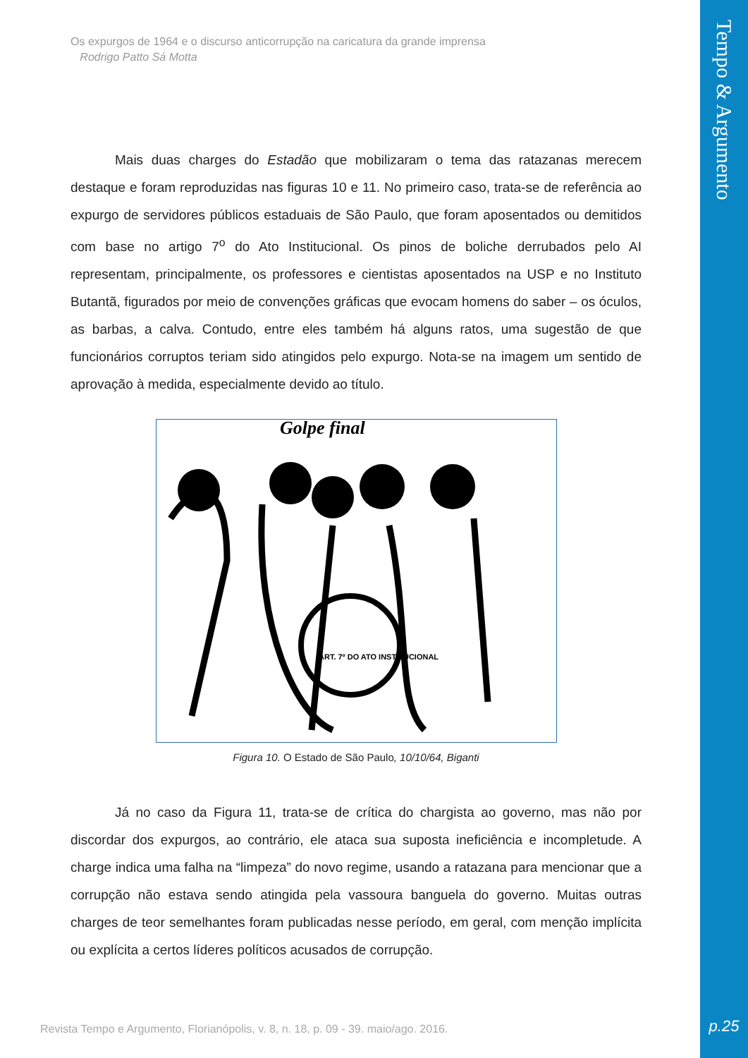Tempo & Argumento
p.25
Os expurgos de 1964 e o discurso anticorrupção na caricatura da grande imprensa
Rodrigo Patto Sá Motta
Mais duas charges do Estadão que mobilizaram o tema das ratazanas merecem destaque e foram reproduzidas nas figuras 10 e 11. No primeiro caso, trata-se de referência ao expurgo de servidores públicos estaduais de São Paulo, que foram aposentados ou demitidos com base no artigo 7<sup>o</sup> do Ato Institucional. Os pinos de boliche derrubados pelo AI representam, principalmente, os professores e cientistas aposentados na USP e no Instituto Butantã, figurados por meio de convenções gráficas que evocam homens do saber – os óculos, as barbas, a calva. Contudo, entre eles também há alguns ratos, uma sugestão de que funcionários corruptos teriam sido atingidos pelo expurgo. Nota-se na imagem um sentido de aprovação à medida, especialmente devido ao título.
Golpe final
ART. 7º DO ATO INSTITUCIONAL
Figura 10. O Estado de São Paulo, 10/10/64, Biganti
Já no caso da Figura 11, trata-se de crítica do chargista ao governo, mas não por discordar dos expurgos, ao contrário, ele ataca sua suposta ineficiência e incompletude. A charge indica uma falha na “limpeza” do novo regime, usando a ratazana para mencionar que a corrupção não estava sendo atingida pela vassoura banguela do governo. Muitas outras charges de teor semelhantes foram publicadas nesse período, em geral, com menção implícita ou explícita a certos líderes políticos acusados de corrupção.
Revista Tempo e Argumento, Florianópolis, v. 8, n. 18, p. 09 - 39. maio/ago. 2016.